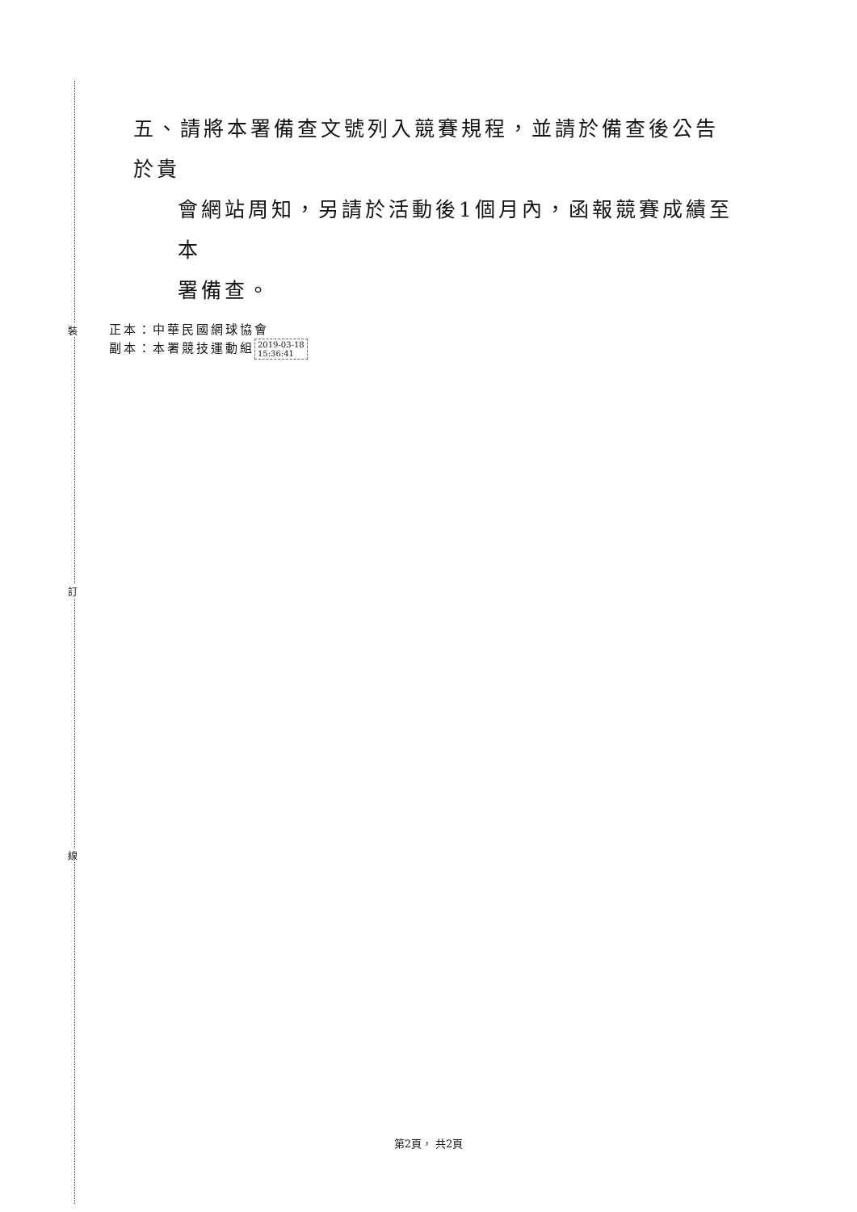裝
訂
線
五、請將本署備查文號列入競賽規程，並請於備查後公告於貴
會網站周知，另請於活動後1個月內，函報競賽成績至本
署備查。
正本：中華民國網球協會
副本：本署競技運動組 2019-03-18
15:36:41
第2頁， 共2頁